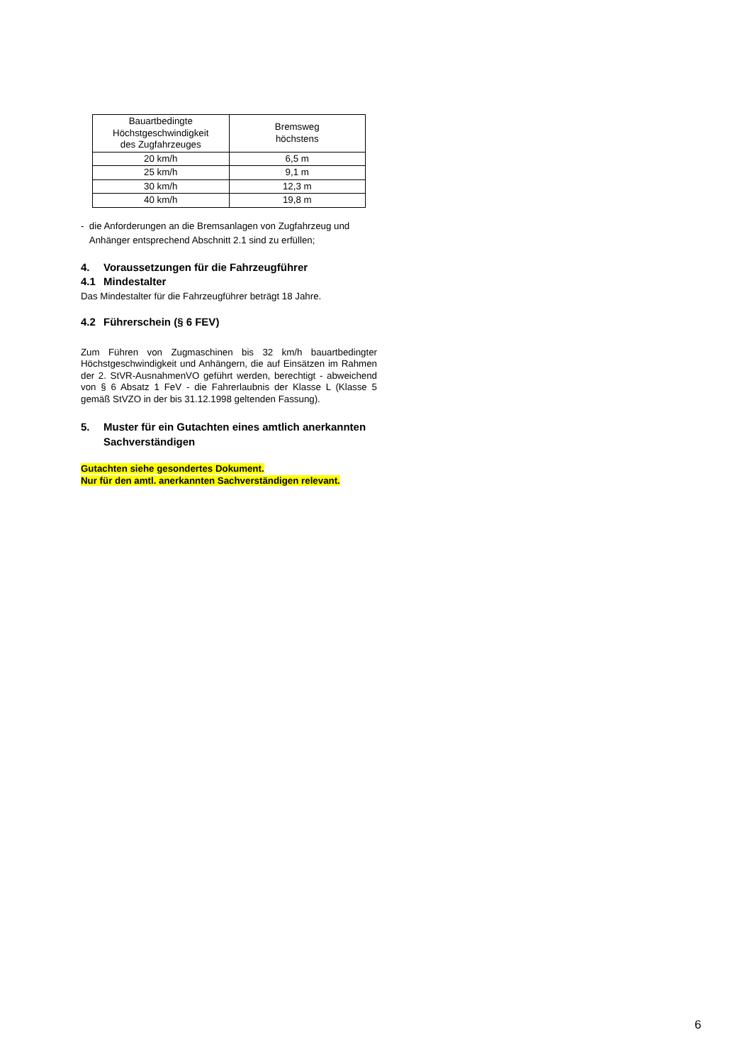| Bauartbedingte Höchstgeschwindigkeit des Zugfahrzeuges | Bremsweg höchstens |
| --- | --- |
| 20 km/h | 6,5 m |
| 25 km/h | 9,1 m |
| 30 km/h | 12,3 m |
| 40 km/h | 19,8 m |
- die Anforderungen an die Bremsanlagen von Zugfahrzeug und Anhänger entsprechend Abschnitt 2.1 sind zu erfüllen;
4. Voraussetzungen für die Fahrzeugführer
4.1 Mindestalter
Das Mindestalter für die Fahrzeugführer beträgt 18 Jahre.
4.2 Führerschein (§ 6 FEV)
Zum Führen von Zugmaschinen bis 32 km/h bauartbedingter Höchstgeschwindigkeit und Anhängern, die auf Einsätzen im Rahmen der 2. StVR-AusnahmenVO geführt werden, berechtigt - abweichend von § 6 Absatz 1 FeV - die Fahrerlaubnis der Klasse L (Klasse 5 gemäß StVZO in der bis 31.12.1998 geltenden Fassung).
5. Muster für ein Gutachten eines amtlich anerkannten Sachverständigen
Gutachten siehe gesondertes Dokument.
Nur für den amtl. anerkannten Sachverständigen relevant.
6